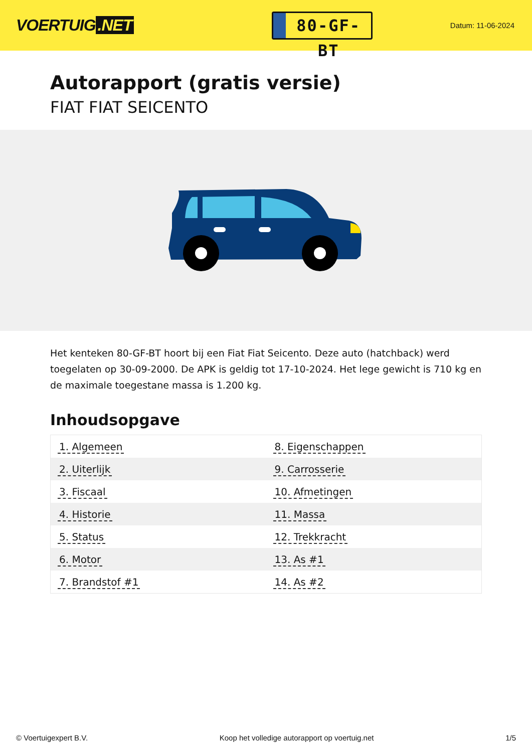VOERTUIG.NET
80-GF-BT
Datum: 11-06-2024
Autorapport (gratis versie)
FIAT FIAT SEICENTO
Het kenteken 80-GF-BT hoort bij een Fiat Fiat Seicento. Deze auto (hatchback) werd toegelaten op 30-09-2000. De APK is geldig tot 17-10-2024. Het lege gewicht is 710 kg en de maximale toegestane massa is 1.200 kg.
Inhoudsopgave
| 1. Algemeen | 8. Eigenschappen |
| 2. Uiterlijk | 9. Carrosserie |
| 3. Fiscaal | 10. Afmetingen |
| 4. Historie | 11. Massa |
| 5. Status | 12. Trekkracht |
| 6. Motor | 13. As #1 |
| 7. Brandstof #1 | 14. As #2 |
© Voertuigexpert B.V. Koop het volledige autorapport op voertuig.net 1/5